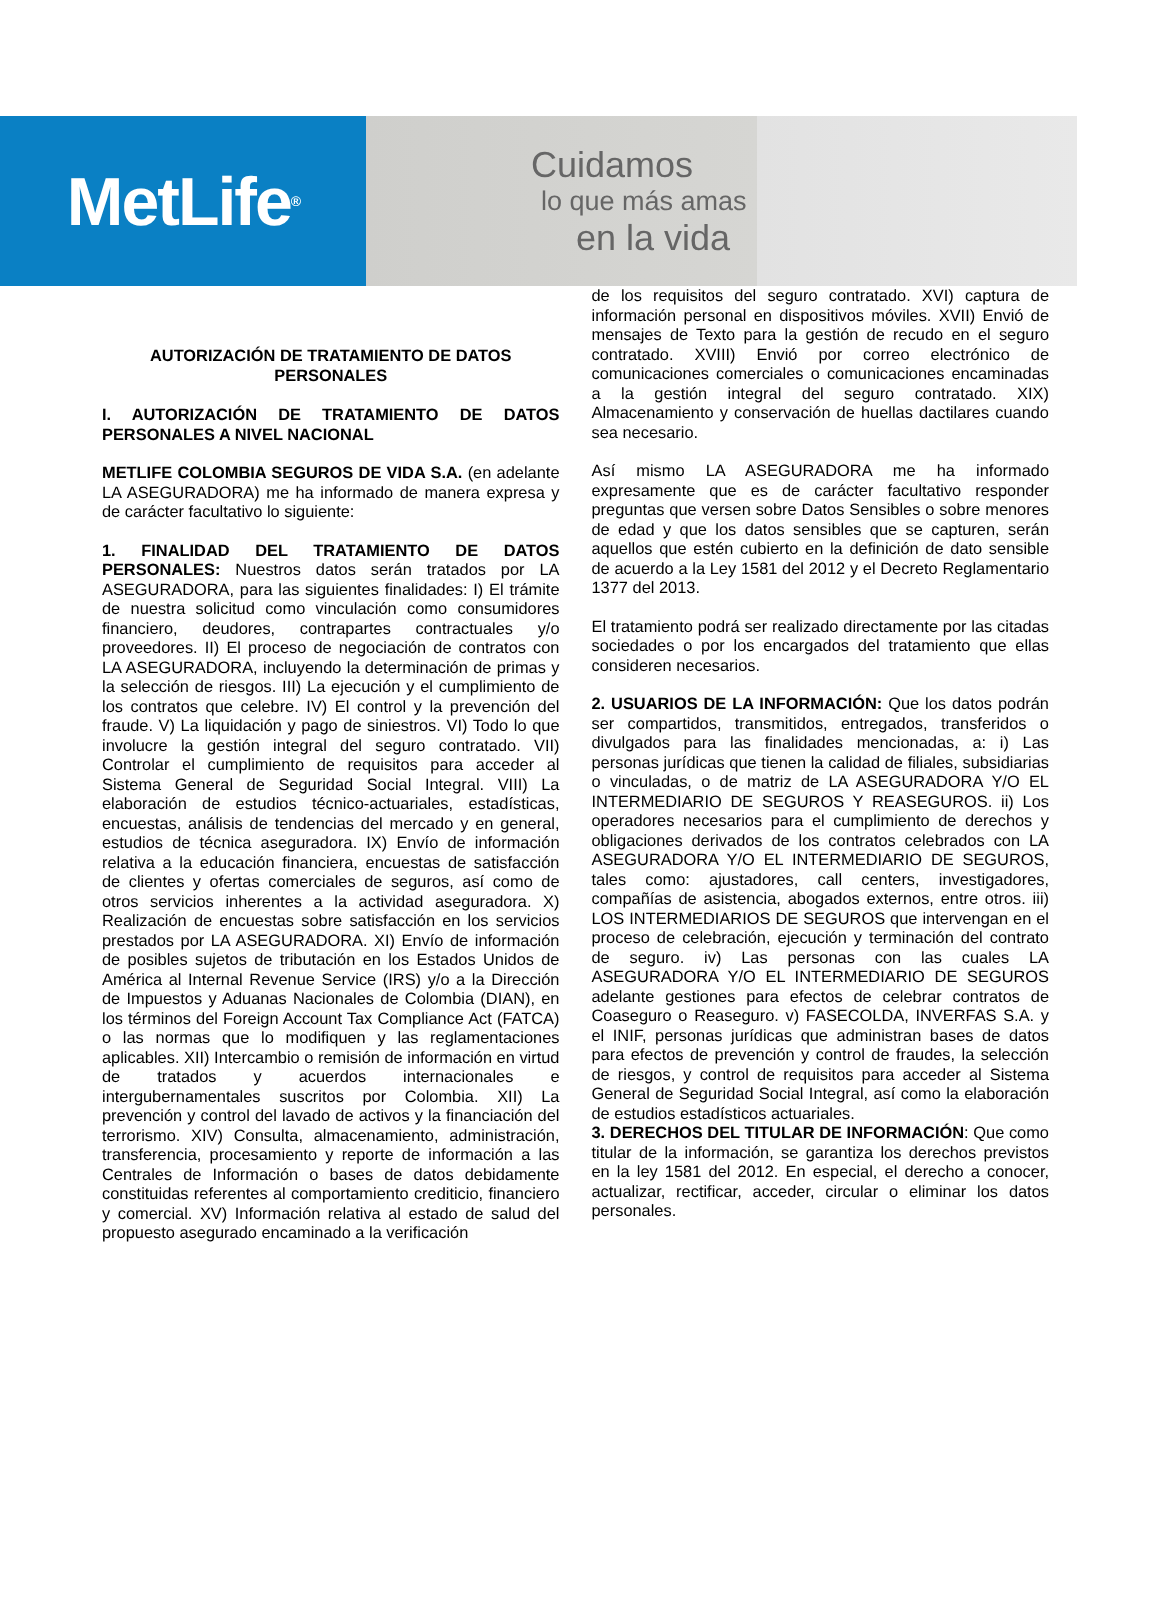MetLife<sup>®</sup>
Cuidamos
lo que más amas
en la vida
AUTORIZACIÓN DE TRATAMIENTO DE DATOS PERSONALES
I. AUTORIZACIÓN DE TRATAMIENTO DE DATOS PERSONALES A NIVEL NACIONAL
METLIFE COLOMBIA SEGUROS DE VIDA S.A. (en adelante LA ASEGURADORA) me ha informado de manera expresa y de carácter facultativo lo siguiente:
1. FINALIDAD DEL TRATAMIENTO DE DATOS PERSONALES: Nuestros datos serán tratados por LA ASEGURADORA, para las siguientes finalidades: I) El trámite de nuestra solicitud como vinculación como consumidores financiero, deudores, contrapartes contractuales y/o proveedores. II) El proceso de negociación de contratos con LA ASEGURADORA, incluyendo la determinación de primas y la selección de riesgos. III) La ejecución y el cumplimiento de los contratos que celebre. IV) El control y la prevención del fraude. V) La liquidación y pago de siniestros. VI) Todo lo que involucre la gestión integral del seguro contratado. VII) Controlar el cumplimiento de requisitos para acceder al Sistema General de Seguridad Social Integral. VIII) La elaboración de estudios técnico-actuariales, estadísticas, encuestas, análisis de tendencias del mercado y en general, estudios de técnica aseguradora. IX) Envío de información relativa a la educación financiera, encuestas de satisfacción de clientes y ofertas comerciales de seguros, así como de otros servicios inherentes a la actividad aseguradora. X) Realización de encuestas sobre satisfacción en los servicios prestados por LA ASEGURADORA. XI) Envío de información de posibles sujetos de tributación en los Estados Unidos de América al Internal Revenue Service (IRS) y/o a la Dirección de Impuestos y Aduanas Nacionales de Colombia (DIAN), en los términos del Foreign Account Tax Compliance Act (FATCA) o las normas que lo modifiquen y las reglamentaciones aplicables. XII) Intercambio o remisión de información en virtud de tratados y acuerdos internacionales e intergubernamentales suscritos por Colombia. XII) La prevención y control del lavado de activos y la financiación del terrorismo. XIV) Consulta, almacenamiento, administración, transferencia, procesamiento y reporte de información a las Centrales de Información o bases de datos debidamente constituidas referentes al comportamiento crediticio, financiero y comercial. XV) Información relativa al estado de salud del propuesto asegurado encaminado a la verificación
de los requisitos del seguro contratado. XVI) captura de información personal en dispositivos móviles. XVII) Envió de mensajes de Texto para la gestión de recudo en el seguro contratado. XVIII) Envió por correo electrónico de comunicaciones comerciales o comunicaciones encaminadas a la gestión integral del seguro contratado. XIX) Almacenamiento y conservación de huellas dactilares cuando sea necesario.
Así mismo LA ASEGURADORA me ha informado expresamente que es de carácter facultativo responder preguntas que versen sobre Datos Sensibles o sobre menores de edad y que los datos sensibles que se capturen, serán aquellos que estén cubierto en la definición de dato sensible de acuerdo a la Ley 1581 del 2012 y el Decreto Reglamentario 1377 del 2013.
El tratamiento podrá ser realizado directamente por las citadas sociedades o por los encargados del tratamiento que ellas consideren necesarios.
2. USUARIOS DE LA INFORMACIÓN: Que los datos podrán ser compartidos, transmitidos, entregados, transferidos o divulgados para las finalidades mencionadas, a: i) Las personas jurídicas que tienen la calidad de filiales, subsidiarias o vinculadas, o de matriz de LA ASEGURADORA Y/O EL INTERMEDIARIO DE SEGUROS Y REASEGUROS. ii) Los operadores necesarios para el cumplimiento de derechos y obligaciones derivados de los contratos celebrados con LA ASEGURADORA Y/O EL INTERMEDIARIO DE SEGUROS, tales como: ajustadores, call centers, investigadores, compañías de asistencia, abogados externos, entre otros. iii) LOS INTERMEDIARIOS DE SEGUROS que intervengan en el proceso de celebración, ejecución y terminación del contrato de seguro. iv) Las personas con las cuales LA ASEGURADORA Y/O EL INTERMEDIARIO DE SEGUROS adelante gestiones para efectos de celebrar contratos de Coaseguro o Reaseguro. v) FASECOLDA, INVERFAS S.A. y el INIF, personas jurídicas que administran bases de datos para efectos de prevención y control de fraudes, la selección de riesgos, y control de requisitos para acceder al Sistema General de Seguridad Social Integral, así como la elaboración de estudios estadísticos actuariales.
3. DERECHOS DEL TITULAR DE INFORMACIÓN: Que como titular de la información, se garantiza los derechos previstos en la ley 1581 del 2012. En especial, el derecho a conocer, actualizar, rectificar, acceder, circular o eliminar los datos personales.